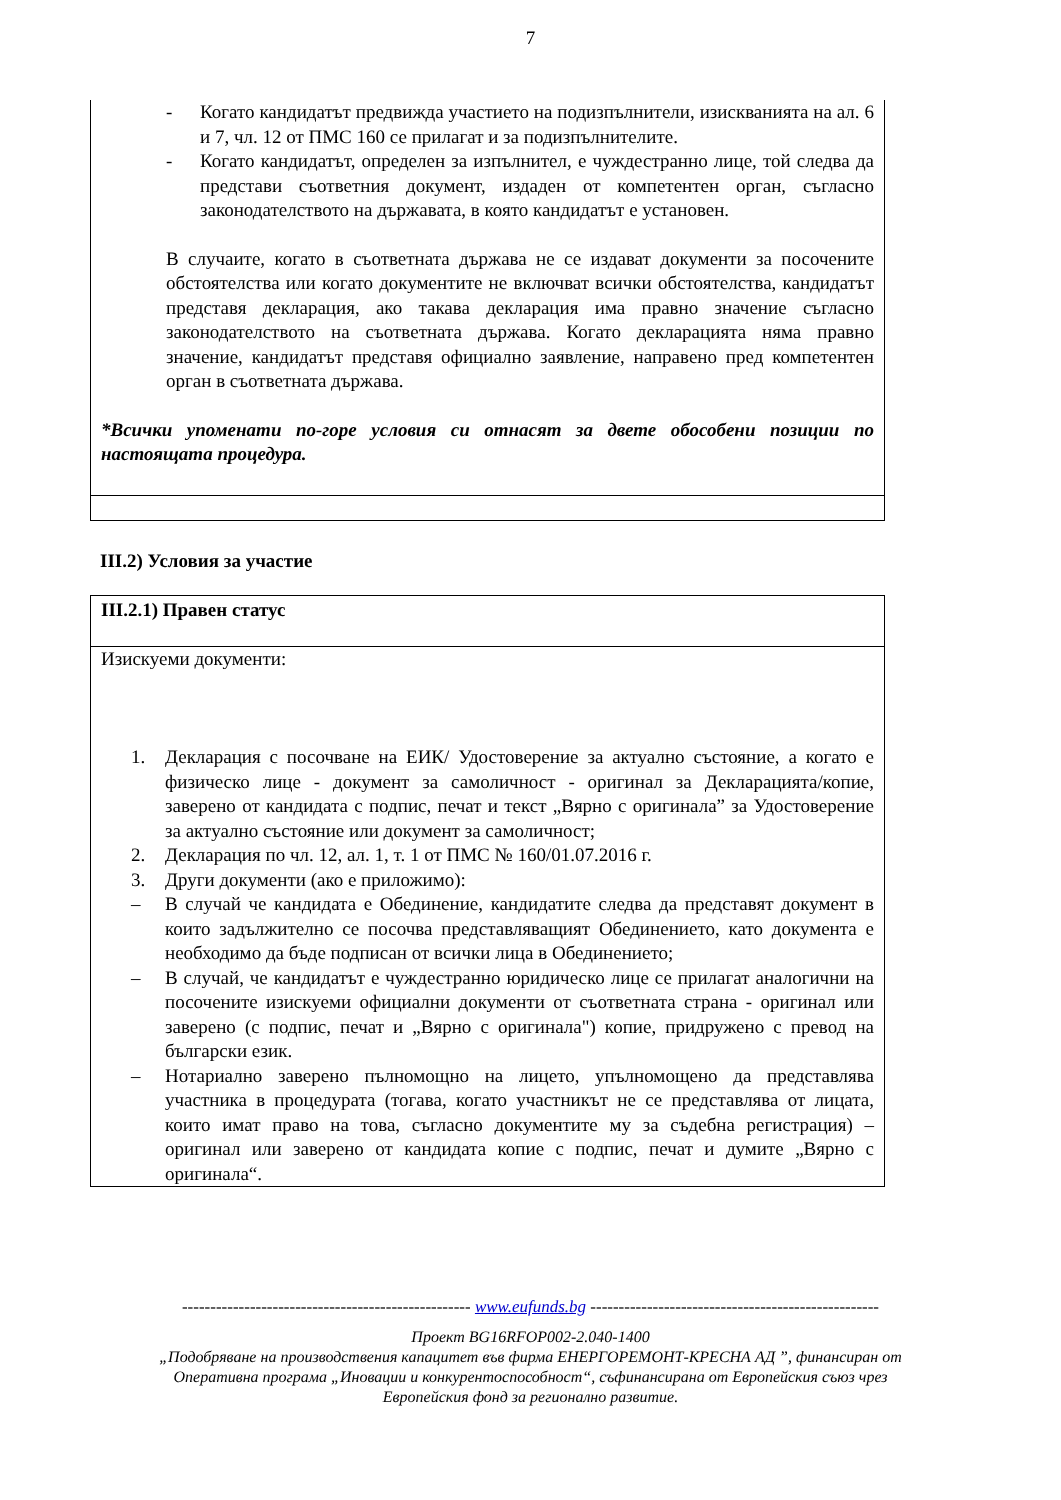7
- Когато кандидатът предвижда участието на подизпълнители, изискванията на ал. 6 и 7, чл. 12 от ПМС 160 се прилагат и за подизпълнителите.
- Когато кандидатът, определен за изпълнител, е чуждестранно лице, той следва да представи съответния документ, издаден от компетентен орган, съгласно законодателството на държавата, в която кандидатът е установен.
В случаите, когато в съответната държава не се издават документи за посочените обстоятелства или когато документите не включват всички обстоятелства, кандидатът представя декларация, ако такава декларация има правно значение съгласно законодателството на съответната държава. Когато декларацията няма правно значение, кандидатът представя официално заявление, направено пред компетентен орган в съответната държава.
*Всички упоменати по-горе условия си отнасят за двете обособени позиции по настоящата процедура.
III.2) Условия за участие
III.2.1) Правен статус
Изискуеми документи:
1. Декларация с посочване на ЕИК/ Удостоверение за актуално състояние, а когато е физическо лице - документ за самоличност - оригинал за Декларацията/копие, заверено от кандидата с подпис, печат и текст „Вярно с оригинала” за Удостоверение за актуално състояние или документ за самоличност;
2. Декларация по чл. 12, ал. 1, т. 1 от ПМС № 160/01.07.2016 г.
3. Други документи (ако е приложимо):
– В случай че кандидата е Обединение, кандидатите следва да представят документ в които задължително се посочва представляващият Обединението, като документа е необходимо да бъде подписан от всички лица в Обединението;
– В случай, че кандидатът е чуждестранно юридическо лице се прилагат аналогични на посочените изискуеми официални документи от съответната страна - оригинал или заверено (с подпис, печат и „Вярно с оригинала") копие, придружено с превод на български език.
– Нотариално заверено пълномощно на лицето, упълномощено да представлява участника в процедурата (тогава, когато участникът не се представлява от лицата, които имат право на това, съгласно документите му за съдебна регистрация) – оригинал или заверено от кандидата копие с подпис, печат и думите „Вярно с оригинала“.
--------------------------------------------------- www.eufunds.bg ---------------------------------------------------
Проект BG16RFOP002-2.040-1400
„Подобряване на производствения капацитет във фирма ЕНЕРГОРЕМОНТ-КРЕСНА АД ”, финансиран от
Оперативна програма „Иновации и конкурентоспособност“, съфинансирана от Европейския съюз чрез
Европейския фонд за регионално развитие.